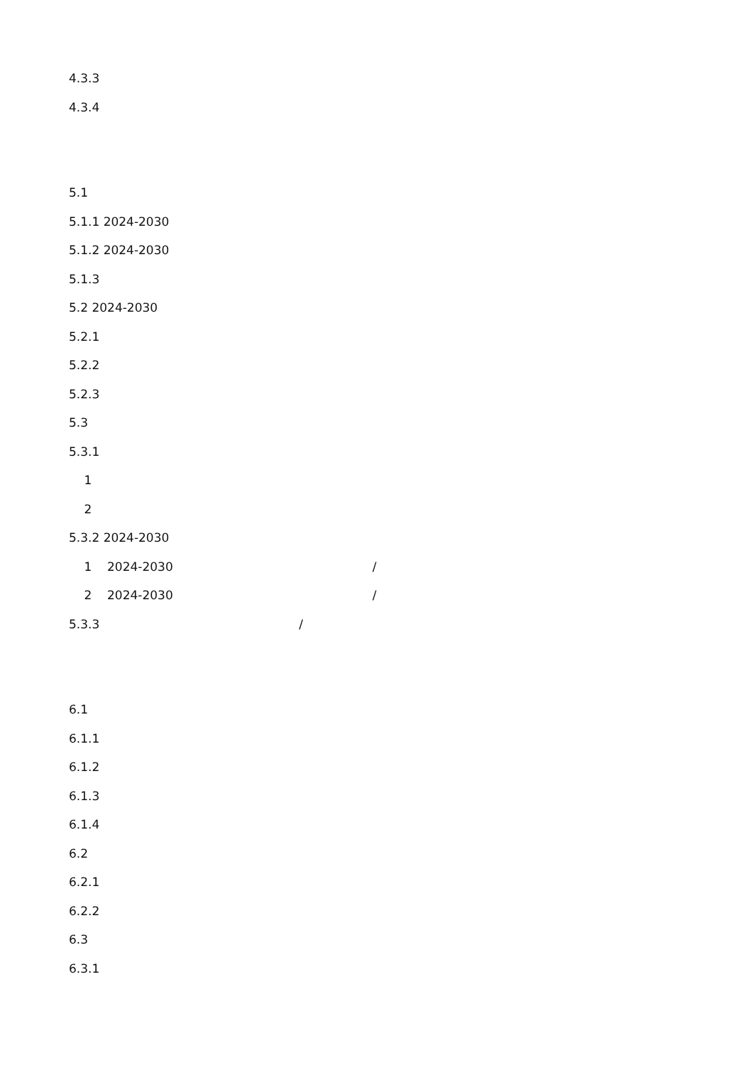4.3.3
4.3.4
5.1
5.1.1 2024-2030
5.1.2 2024-2030
5.1.3
5.2 2024-2030
5.2.1
5.2.2
5.2.3
5.3
5.3.1
1
2
5.3.2 2024-2030
1 2024-2030 /
2 2024-2030 /
5.3.3 /
6.1
6.1.1
6.1.2
6.1.3
6.1.4
6.2
6.2.1
6.2.2
6.3
6.3.1